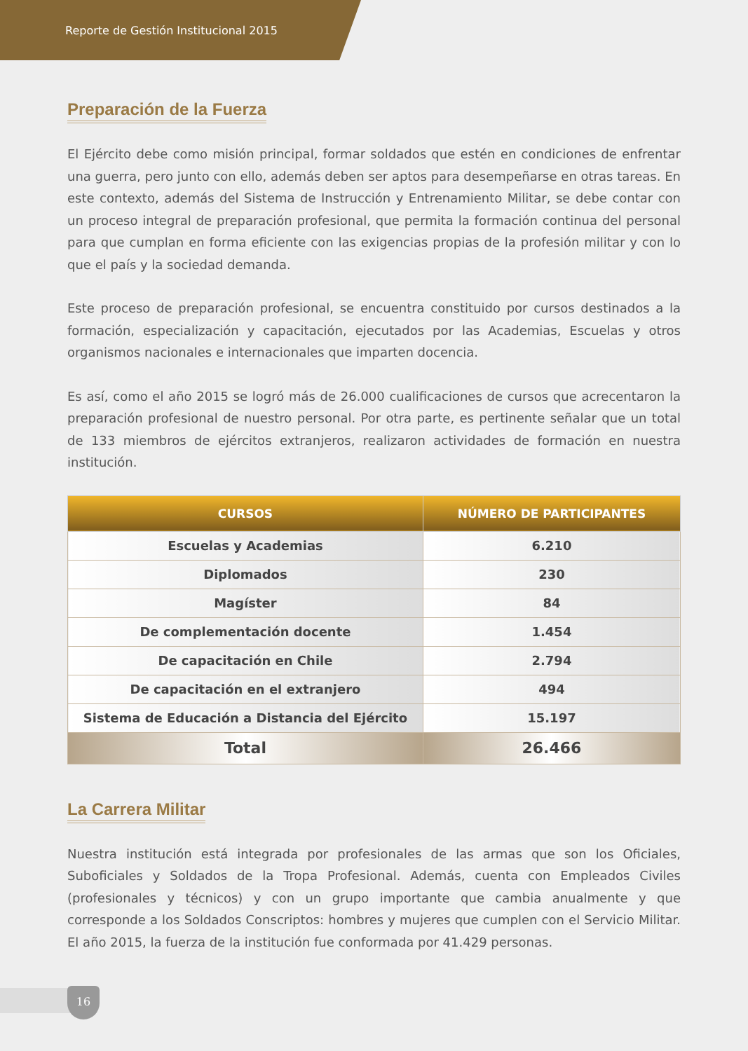Reporte de Gestión Institucional 2015
Preparación de la Fuerza
El Ejército debe como misión principal, formar soldados que estén en condiciones de enfrentar una guerra, pero junto con ello, además deben ser aptos para desempeñarse en otras tareas. En este contexto, además del Sistema de Instrucción y Entrenamiento Militar, se debe contar con un proceso integral de preparación profesional, que permita la formación continua del personal para que cumplan en forma eficiente con las exigencias propias de la profesión militar y con lo que el país y la sociedad demanda.
Este proceso de preparación profesional, se encuentra constituido por cursos destinados a la formación, especialización y capacitación, ejecutados por las Academias, Escuelas y otros organismos nacionales e internacionales que imparten docencia.
Es así, como el año 2015 se logró más de 26.000 cualificaciones de cursos que acrecentaron la preparación profesional de nuestro personal. Por otra parte, es pertinente señalar que un total de 133 miembros de ejércitos extranjeros, realizaron actividades de formación en nuestra institución.
| CURSOS | NÚMERO DE PARTICIPANTES |
| --- | --- |
| Escuelas y Academias | 6.210 |
| Diplomados | 230 |
| Magíster | 84 |
| De complementación docente | 1.454 |
| De capacitación en Chile | 2.794 |
| De capacitación en el extranjero | 494 |
| Sistema de Educación a Distancia del Ejército | 15.197 |
| Total | 26.466 |
La Carrera Militar
Nuestra institución está integrada por profesionales de las armas que son los Oficiales, Suboficiales y Soldados de la Tropa Profesional. Además, cuenta con Empleados Civiles (profesionales y técnicos) y con un grupo importante que cambia anualmente y que corresponde a los Soldados Conscriptos: hombres y mujeres que cumplen con el Servicio Militar. El año 2015, la fuerza de la institución fue conformada por 41.429 personas.
16